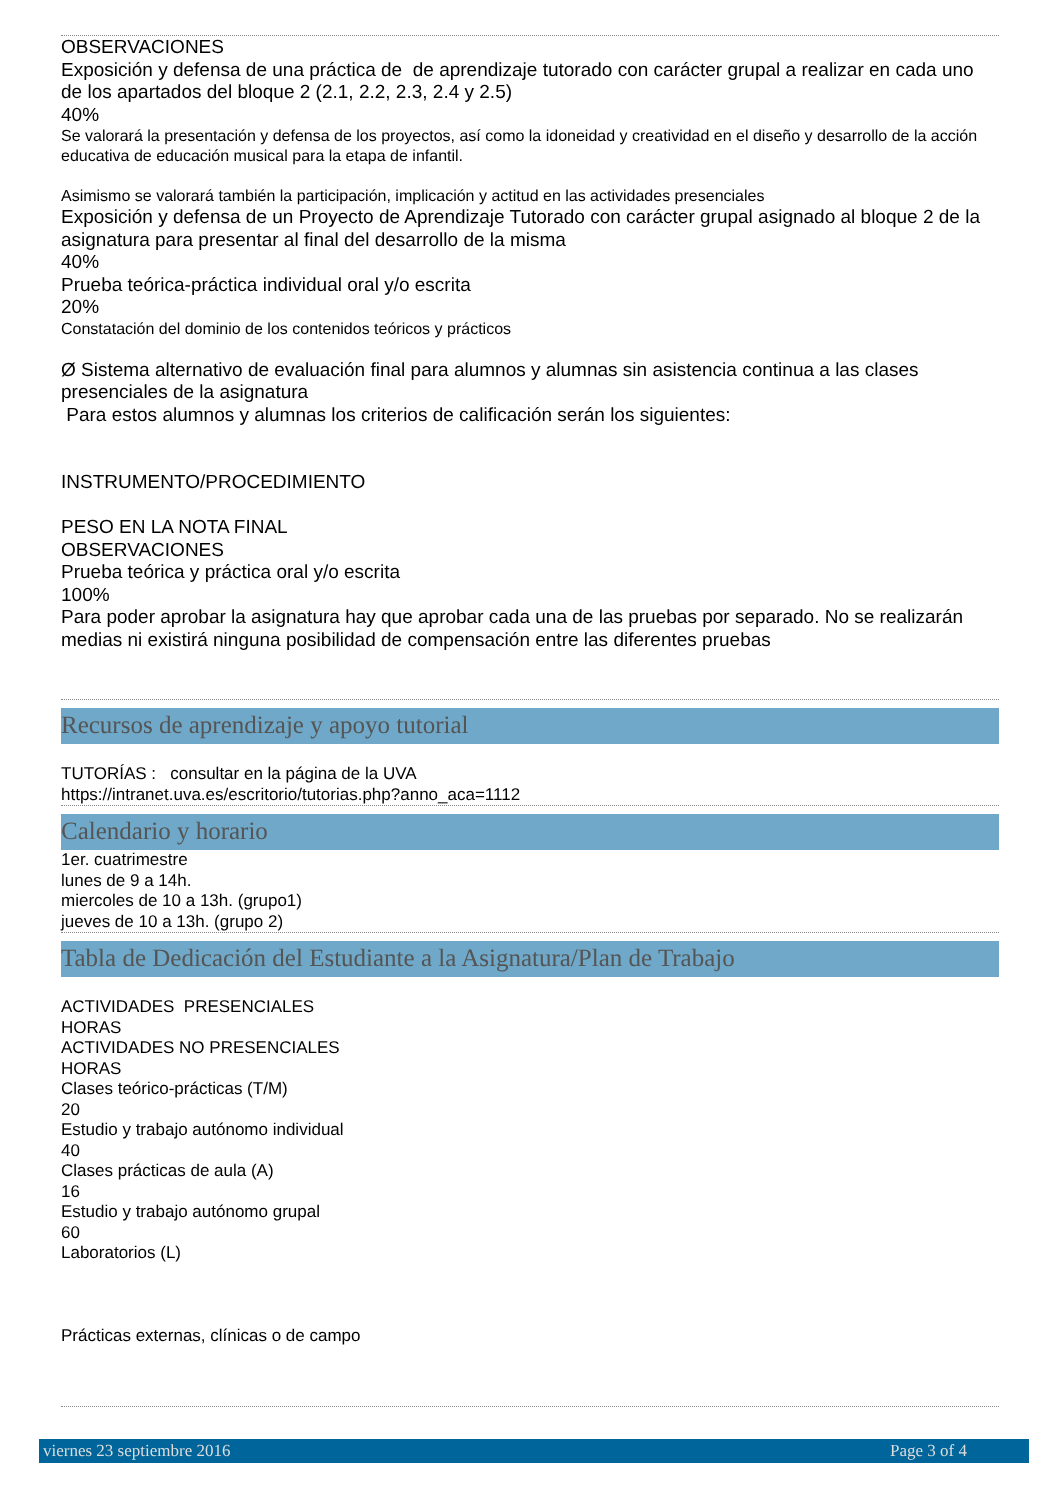OBSERVACIONES
Exposición y defensa de una práctica de de aprendizaje tutorado con carácter grupal a realizar en cada uno de los apartados del bloque 2 (2.1, 2.2, 2.3, 2.4 y 2.5)
40%
Se valorará la presentación y defensa de los proyectos, así como la idoneidad y creatividad en el diseño y desarrollo de la acción educativa de educación musical para la etapa de infantil.
Asimismo se valorará también la participación, implicación y actitud en las actividades presenciales
Exposición y defensa de un Proyecto de Aprendizaje Tutorado con carácter grupal asignado al bloque 2 de la asignatura para presentar al final del desarrollo de la misma
40%
Prueba teórica-práctica individual oral y/o escrita
20%
Constatación del dominio de los contenidos teóricos y prácticos
Ø Sistema alternativo de evaluación final para alumnos y alumnas sin asistencia continua a las clases presenciales de la asignatura
Para estos alumnos y alumnas los criterios de calificación serán los siguientes:
INSTRUMENTO/PROCEDIMIENTO
PESO EN LA NOTA FINAL
OBSERVACIONES
Prueba teórica y práctica oral y/o escrita
100%
Para poder aprobar la asignatura hay que aprobar cada una de las pruebas por separado. No se realizarán medias ni existirá ninguna posibilidad de compensación entre las diferentes pruebas
Recursos de aprendizaje y apoyo tutorial
TUTORÍAS : consultar en la página de la UVA
https://intranet.uva.es/escritorio/tutorias.php?anno_aca=1112
Calendario y horario
1er. cuatrimestre
lunes de 9 a 14h.
miercoles de 10 a 13h. (grupo1)
jueves de 10 a 13h. (grupo 2)
Tabla de Dedicación del Estudiante a la Asignatura/Plan de Trabajo
ACTIVIDADES PRESENCIALES
HORAS
ACTIVIDADES NO PRESENCIALES
HORAS
Clases teórico-prácticas (T/M)
20
Estudio y trabajo autónomo individual
40
Clases prácticas de aula (A)
16
Estudio y trabajo autónomo grupal
60
Laboratorios (L)
Prácticas externas, clínicas o de campo
viernes 23 septiembre 2016 Page 3 of 4